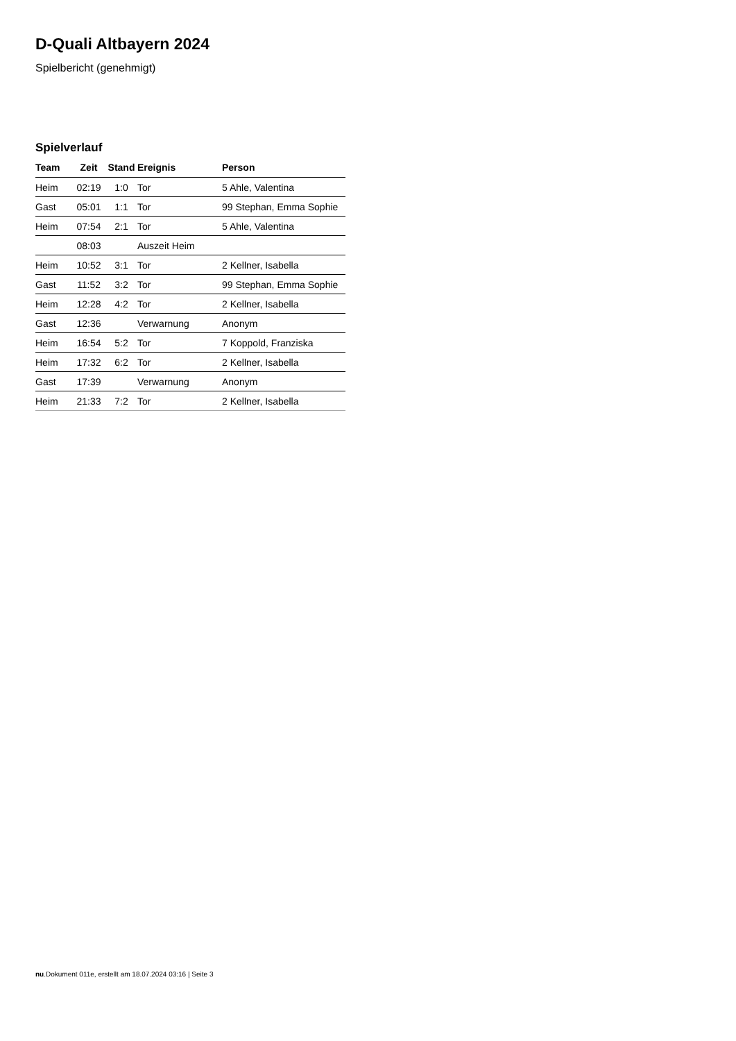D-Quali Altbayern 2024
Spielbericht (genehmigt)
Spielverlauf
| Team | Zeit | Stand | Ereignis | Person |
| --- | --- | --- | --- | --- |
| Heim | 02:19 | 1:0 | Tor | 5 Ahle, Valentina |
| Gast | 05:01 | 1:1 | Tor | 99 Stephan, Emma Sophie |
| Heim | 07:54 | 2:1 | Tor | 5 Ahle, Valentina |
| | 08:03 | | Auszeit Heim | |
| Heim | 10:52 | 3:1 | Tor | 2 Kellner, Isabella |
| Gast | 11:52 | 3:2 | Tor | 99 Stephan, Emma Sophie |
| Heim | 12:28 | 4:2 | Tor | 2 Kellner, Isabella |
| Gast | 12:36 | | Verwarnung | Anonym |
| Heim | 16:54 | 5:2 | Tor | 7 Koppold, Franziska |
| Heim | 17:32 | 6:2 | Tor | 2 Kellner, Isabella |
| Gast | 17:39 | | Verwarnung | Anonym |
| Heim | 21:33 | 7:2 | Tor | 2 Kellner, Isabella |
nu.Dokument 011e, erstellt am 18.07.2024 03:16 | Seite 3